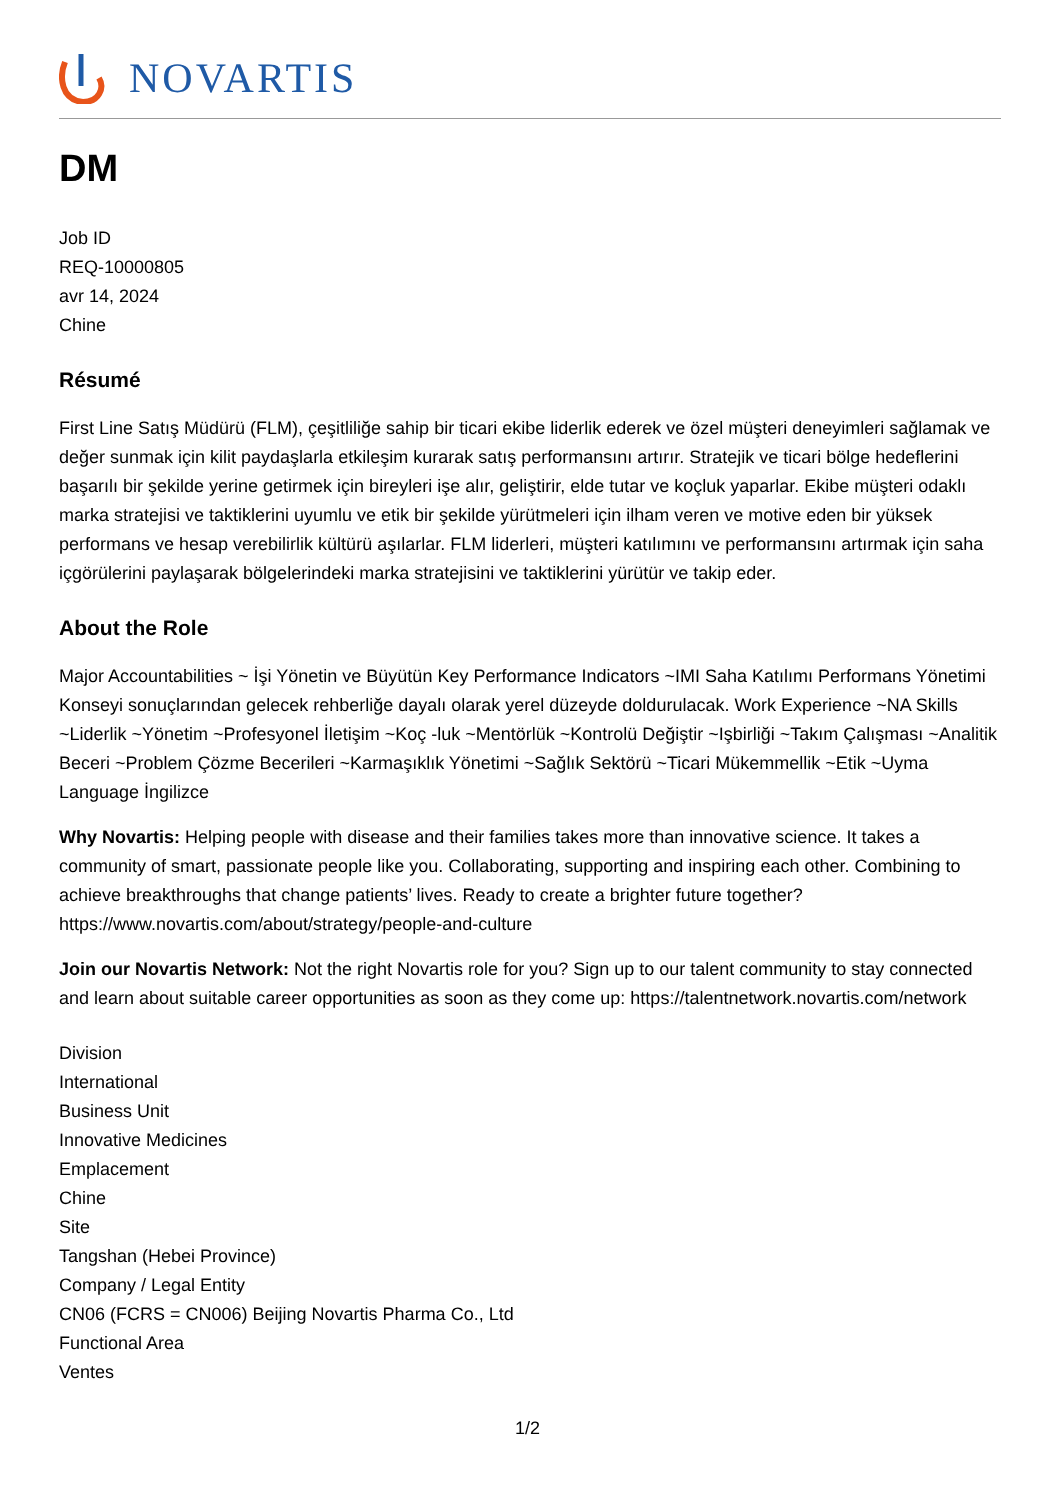NOVARTIS
DM
Job ID
REQ-10000805
avr 14, 2024
Chine
Résumé
First Line Satış Müdürü (FLM), çeşitliliğe sahip bir ticari ekibe liderlik ederek ve özel müşteri deneyimleri sağlamak ve değer sunmak için kilit paydaşlarla etkileşim kurarak satış performansını artırır. Stratejik ve ticari bölge hedeflerini başarılı bir şekilde yerine getirmek için bireyleri işe alır, geliştirir, elde tutar ve koçluk yaparlar. Ekibe müşteri odaklı marka stratejisi ve taktiklerini uyumlu ve etik bir şekilde yürütmeleri için ilham veren ve motive eden bir yüksek performans ve hesap verebilirlik kültürü aşılarlar. FLM liderleri, müşteri katılımını ve performansını artırmak için saha içgörülerini paylaşarak bölgelerindeki marka stratejisini ve taktiklerini yürütür ve takip eder.
About the Role
Major Accountabilities ~ İşi Yönetin ve Büyütün Key Performance Indicators ~IMI Saha Katılımı Performans Yönetimi Konseyi sonuçlarından gelecek rehberliğe dayalı olarak yerel düzeyde doldurulacak. Work Experience ~NA Skills ~Liderlik ~Yönetim ~Profesyonel İletişim ~Koç -luk ~Mentörlük ~Kontrolü Değiştir ~Işbirliği ~Takım Çalışması ~Analitik Beceri ~Problem Çözme Becerileri ~Karmaşıklık Yönetimi ~Sağlık Sektörü ~Ticari Mükemmellik ~Etik ~Uyma Language İngilizce
Why Novartis: Helping people with disease and their families takes more than innovative science. It takes a community of smart, passionate people like you. Collaborating, supporting and inspiring each other. Combining to achieve breakthroughs that change patients’ lives. Ready to create a brighter future together? https://www.novartis.com/about/strategy/people-and-culture
Join our Novartis Network: Not the right Novartis role for you? Sign up to our talent community to stay connected and learn about suitable career opportunities as soon as they come up: https://talentnetwork.novartis.com/network
Division
International
Business Unit
Innovative Medicines
Emplacement
Chine
Site
Tangshan (Hebei Province)
Company / Legal Entity
CN06 (FCRS = CN006) Beijing Novartis Pharma Co., Ltd
Functional Area
Ventes
1/2